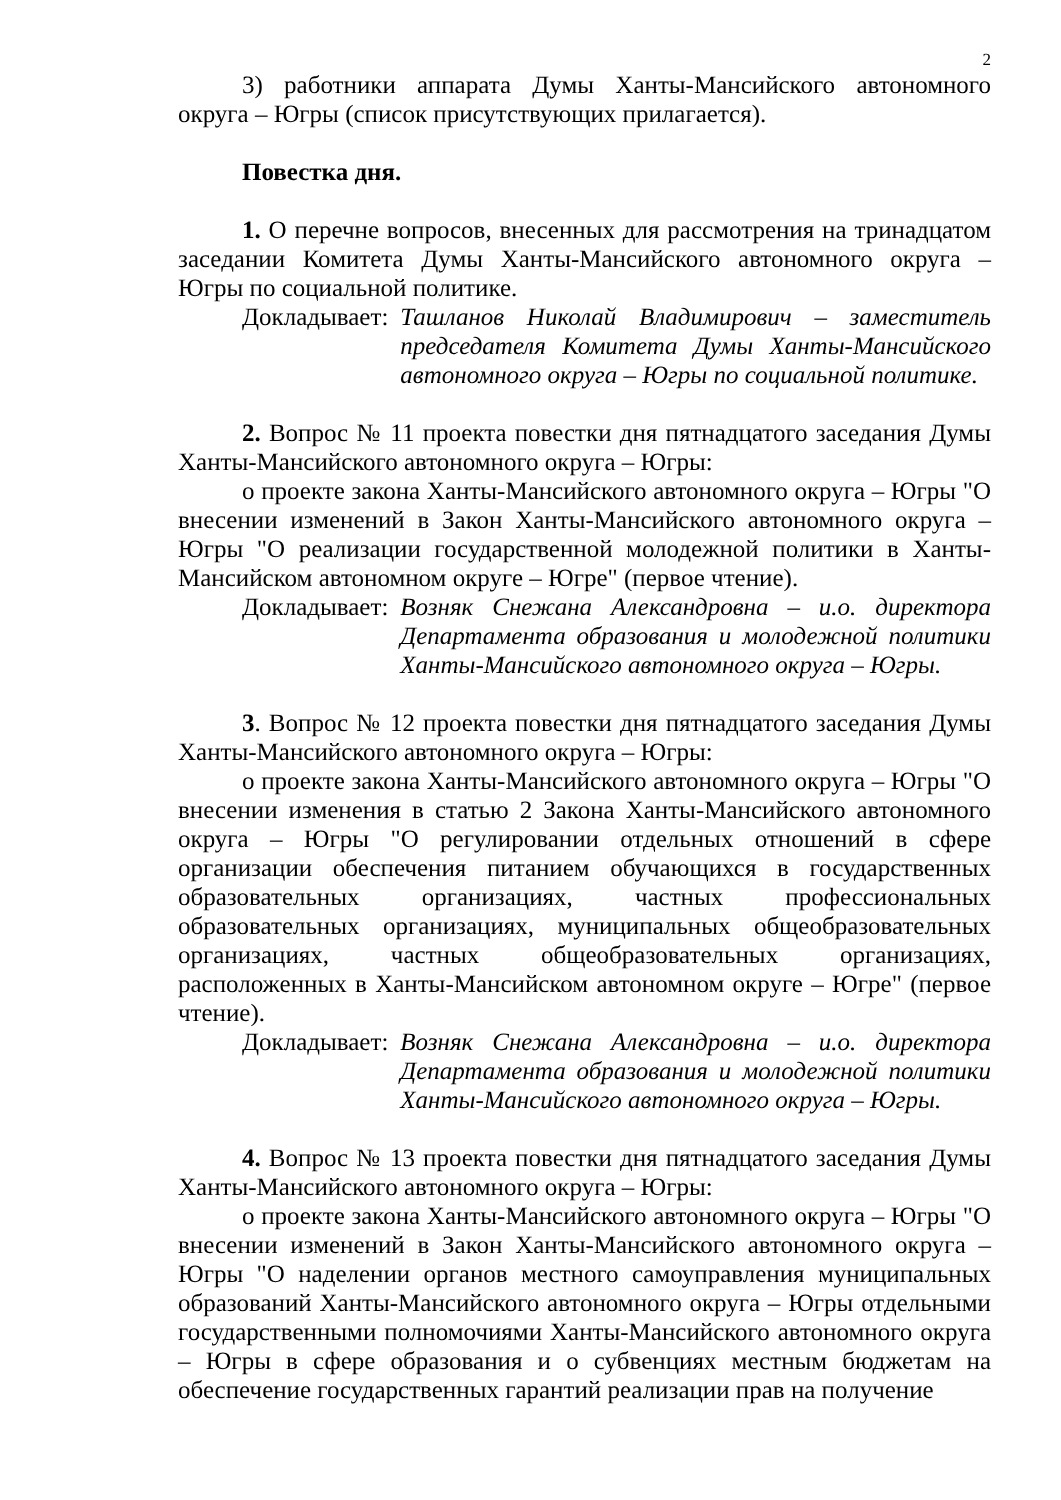2
3) работники аппарата Думы Ханты-Мансийского автономного округа – Югры (список присутствующих прилагается).
Повестка дня.
1. О перечне вопросов, внесенных для рассмотрения на тринадцатом заседании Комитета Думы Ханты-Мансийского автономного округа – Югры по социальной политике.
Докладывает: Ташланов Николай Владимирович – заместитель председателя Комитета Думы Ханты-Мансийского автономного округа – Югры по социальной политике.
2. Вопрос № 11 проекта повестки дня пятнадцатого заседания Думы Ханты-Мансийского автономного округа – Югры:
о проекте закона Ханты-Мансийского автономного округа – Югры "О внесении изменений в Закон Ханты-Мансийского автономного округа – Югры "О реализации государственной молодежной политики в Ханты-Мансийском автономном округе – Югре" (первое чтение).
Докладывает: Возняк Снежана Александровна – и.о. директора Департамента образования и молодежной политики Ханты-Мансийского автономного округа – Югры.
3. Вопрос № 12 проекта повестки дня пятнадцатого заседания Думы Ханты-Мансийского автономного округа – Югры:
о проекте закона Ханты-Мансийского автономного округа – Югры "О внесении изменения в статью 2 Закона Ханты-Мансийского автономного округа – Югры "О регулировании отдельных отношений в сфере организации обеспечения питанием обучающихся в государственных образовательных организациях, частных профессиональных образовательных организациях, муниципальных общеобразовательных организациях, частных общеобразовательных организациях, расположенных в Ханты-Мансийском автономном округе – Югре" (первое чтение).
Докладывает: Возняк Снежана Александровна – и.о. директора Департамента образования и молодежной политики Ханты-Мансийского автономного округа – Югры.
4. Вопрос № 13 проекта повестки дня пятнадцатого заседания Думы Ханты-Мансийского автономного округа – Югры:
о проекте закона Ханты-Мансийского автономного округа – Югры "О внесении изменений в Закон Ханты-Мансийского автономного округа – Югры "О наделении органов местного самоуправления муниципальных образований Ханты-Мансийского автономного округа – Югры отдельными государственными полномочиями Ханты-Мансийского автономного округа – Югры в сфере образования и о субвенциях местным бюджетам на обеспечение государственных гарантий реализации прав на получение